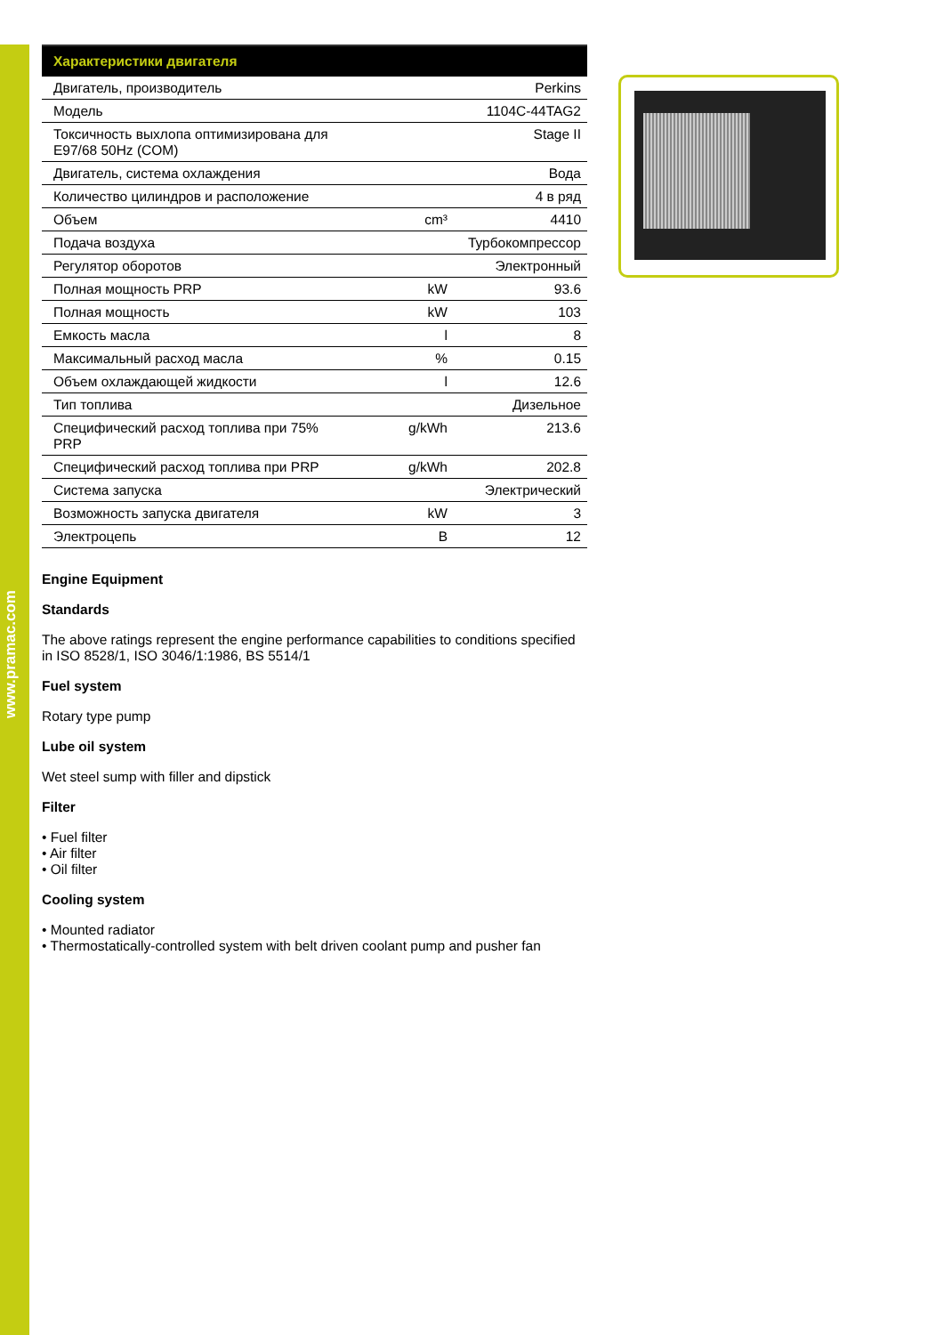www.pramac.com
| Характеристики двигателя | | |
| --- | --- | --- |
| Двигатель, производитель | | Perkins |
| Модель | | 1104C-44TAG2 |
| Токсичность выхлопа оптимизирована для E97/68 50Hz (COM) | | Stage II |
| Двигатель, система охлаждения | | Вода |
| Количество цилиндров и расположение | | 4 в ряд |
| Объем | cm³ | 4410 |
| Подача воздуха | | Турбокомпрессор |
| Регулятор оборотов | | Электронный |
| Полная мощность PRP | kW | 93.6 |
| Полная мощность | kW | 103 |
| Емкость масла | l | 8 |
| Максимальный расход масла | % | 0.15 |
| Объем охлаждающей жидкости | l | 12.6 |
| Тип топлива | | Дизельное |
| Специфический расход топлива при 75% PRP | g/kWh | 213.6 |
| Специфический расход топлива при PRP | g/kWh | 202.8 |
| Система запуска | | Электрический |
| Возможность запуска двигателя | kW | 3 |
| Электроцепь | B | 12 |
Engine Equipment
Standards
The above ratings represent the engine performance capabilities to conditions specified in ISO 8528/1, ISO 3046/1:1986, BS 5514/1
Fuel system
Rotary type pump
Lube oil system
Wet steel sump with filler and dipstick
Filter
• Fuel filter
• Air filter
• Oil filter
Cooling system
• Mounted radiator
• Thermostatically-controlled system with belt driven coolant pump and pusher fan